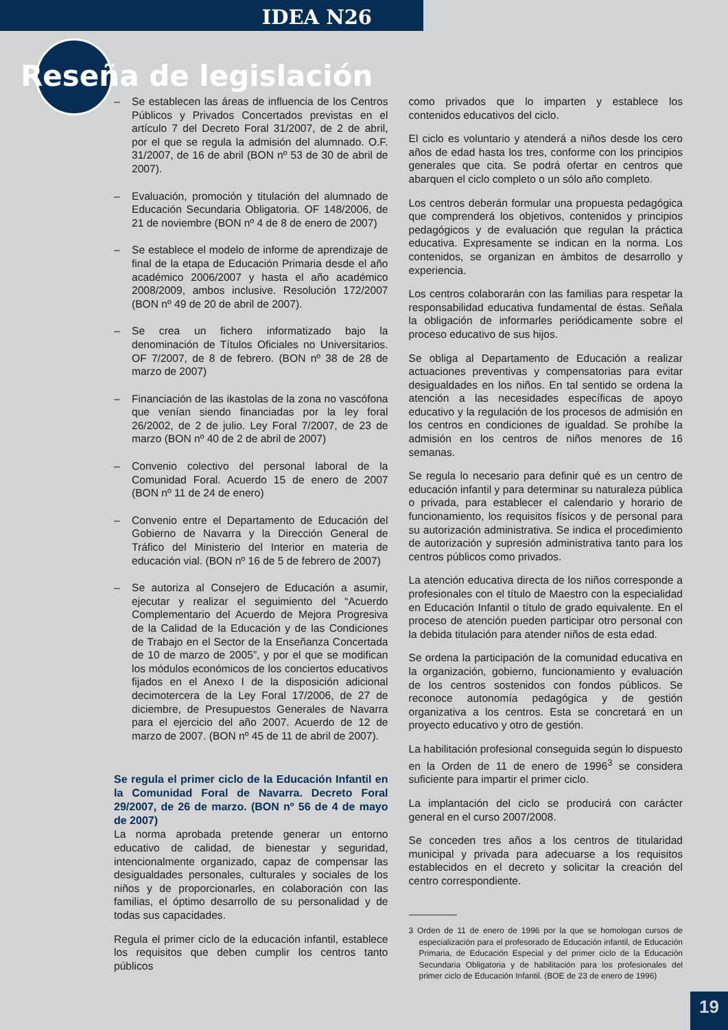IDEA N26
Reseña de legislación
– Se establecen las áreas de influencia de los Centros Públicos y Privados Concertados previstas en el artículo 7 del Decreto Foral 31/2007, de 2 de abril, por el que se regula la admisión del alumnado. O.F. 31/2007, de 16 de abril (BON nº 53 de 30 de abril de 2007).
– Evaluación, promoción y titulación del alumnado de Educación Secundaria Obligatoria. OF 148/2006, de 21 de noviembre (BON nº 4 de 8 de enero de 2007)
– Se establece el modelo de informe de aprendizaje de final de la etapa de Educación Primaria desde el año académico 2006/2007 y hasta el año académico 2008/2009, ambos inclusive. Resolución 172/2007 (BON nº 49 de 20 de abril de 2007).
– Se crea un fichero informatizado bajo la denominación de Títulos Oficiales no Universitarios. OF 7/2007, de 8 de febrero. (BON nº 38 de 28 de marzo de 2007)
– Financiación de las ikastolas de la zona no vascófona que venían siendo financiadas por la ley foral 26/2002, de 2 de julio. Ley Foral 7/2007, de 23 de marzo (BON nº 40 de 2 de abril de 2007)
– Convenio colectivo del personal laboral de la Comunidad Foral. Acuerdo 15 de enero de 2007 (BON nº 11 de 24 de enero)
– Convenio entre el Departamento de Educación del Gobierno de Navarra y la Dirección General de Tráfico del Ministerio del Interior en materia de educación vial. (BON nº 16 de 5 de febrero de 2007)
– Se autoriza al Consejero de Educación a asumir, ejecutar y realizar el seguimiento del “Acuerdo Complementario del Acuerdo de Mejora Progresiva de la Calidad de la Educación y de las Condiciones de Trabajo en el Sector de la Enseñanza Concertada de 10 de marzo de 2005”, y por el que se modifican los módulos económicos de los conciertos educativos fijados en el Anexo I de la disposición adicional decimotercera de la Ley Foral 17/2006, de 27 de diciembre, de Presupuestos Generales de Navarra para el ejercicio del año 2007. Acuerdo de 12 de marzo de 2007. (BON nº 45 de 11 de abril de 2007).
Se regula el primer ciclo de la Educación Infantil en la Comunidad Foral de Navarra. Decreto Foral 29/2007, de 26 de marzo. (BON nº 56 de 4 de mayo de 2007)
La norma aprobada pretende generar un entorno educativo de calidad, de bienestar y seguridad, intencionalmente organizado, capaz de compensar las desigualdades personales, culturales y sociales de los niños y de proporcionarles, en colaboración con las familias, el óptimo desarrollo de su personalidad y de todas sus capacidades.
Regula el primer ciclo de la educación infantil, establece los requisitos que deben cumplir los centros tanto públicos
como privados que lo imparten y establece los contenidos educativos del ciclo.
El ciclo es voluntario y atenderá a niños desde los cero años de edad hasta los tres, conforme con los principios generales que cita. Se podrá ofertar en centros que abarquen el ciclo completo o un sólo año completo.
Los centros deberán formular una propuesta pedagógica que comprenderá los objetivos, contenidos y principios pedagógicos y de evaluación que regulan la práctica educativa. Expresamente se indican en la norma. Los contenidos, se organizan en ámbitos de desarrollo y experiencia.
Los centros colaborarán con las familias para respetar la responsabilidad educativa fundamental de éstas. Señala la obligación de informarles periódicamente sobre el proceso educativo de sus hijos.
Se obliga al Departamento de Educación a realizar actuaciones preventivas y compensatorias para evitar desigualdades en los niños. En tal sentido se ordena la atención a las necesidades específicas de apoyo educativo y la regulación de los procesos de admisión en los centros en condiciones de igualdad. Se prohíbe la admisión en los centros de niños menores de 16 semanas.
Se regula lo necesario para definir qué es un centro de educación infantil y para determinar su naturaleza pública o privada, para establecer el calendario y horario de funcionamiento, los requisitos físicos y de personal para su autorización administrativa. Se indica el procedimiento de autorización y supresión administrativa tanto para los centros públicos como privados.
La atención educativa directa de los niños corresponde a profesionales con el título de Maestro con la especialidad en Educación Infantil o título de grado equivalente. En el proceso de atención pueden participar otro personal con la debida titulación para atender niños de esta edad.
Se ordena la participación de la comunidad educativa en la organización, gobierno, funcionamiento y evaluación de los centros sostenidos con fondos públicos. Se reconoce autonomía pedagógica y de gestión organizativa a los centros. Esta se concretará en un proyecto educativo y otro de gestión.
La habilitación profesional conseguida según lo dispuesto en la Orden de 11 de enero de 1996<sup>3</sup> se considera suficiente para impartir el primer ciclo.
La implantación del ciclo se producirá con carácter general en el curso 2007/2008.
Se conceden tres años a los centros de titularidad municipal y privada para adecuarse a los requisitos establecidos en el decreto y solicitar la creación del centro correspondiente.
3 Orden de 11 de enero de 1996 por la que se homologan cursos de especialización para el profesorado de Educación infantil, de Educación Primaria, de Educación Especial y del primer ciclo de la Educación Secundaria Obligatoria y de habilitación para los profesionales del primer ciclo de Educación Infantil. (BOE de 23 de enero de 1996)
19